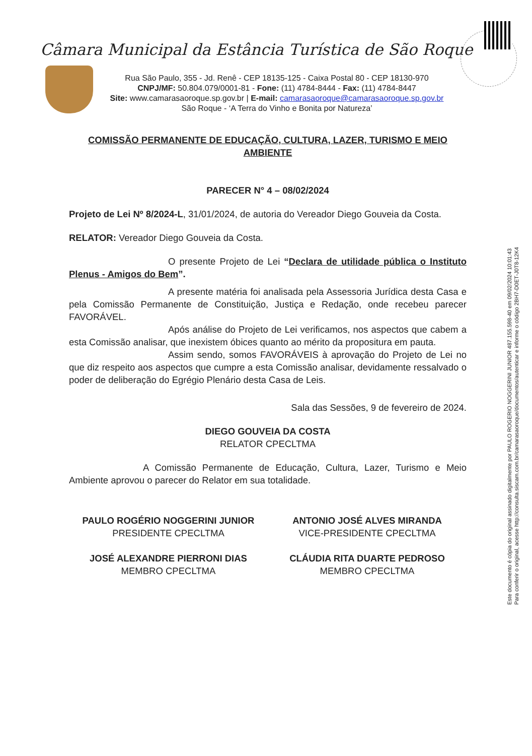Câmara Municipal da Estância Turística de São Roque
Rua São Paulo, 355 - Jd. Renê - CEP 18135-125 - Caixa Postal 80 - CEP 18130-970
CNPJ/MF: 50.804.079/0001-81 - Fone: (11) 4784-8444 - Fax: (11) 4784-8447
Site: www.camarasaoroque.sp.gov.br | E-mail: camarasaoroque@camarasaoroque.sp.gov.br
São Roque - ‘A Terra do Vinho e Bonita por Natureza’
Este documento é cópia do original assinado digitalmente por PAULO ROGERIO NOGGERINI JUNIOR 487.155.598-40 em 09/02/2024 10:01:43
Para conferir o original, acesse http://consulta.siscam.com.br/camarasaoroque/documentos/autenticar e informe o código 2BH7-D0ET-J0T8-12K4
COMISSÃO PERMANENTE DE EDUCAÇÃO, CULTURA, LAZER, TURISMO E MEIO AMBIENTE
PARECER N° 4 – 08/02/2024
Projeto de Lei Nº 8/2024-L, 31/01/2024, de autoria do Vereador Diego Gouveia da Costa.
RELATOR: Vereador Diego Gouveia da Costa.
O presente Projeto de Lei “Declara de utilidade pública o Instituto Plenus - Amigos do Bem”.
A presente matéria foi analisada pela Assessoria Jurídica desta Casa e pela Comissão Permanente de Constituição, Justiça e Redação, onde recebeu parecer FAVORÁVEL.
Após análise do Projeto de Lei verificamos, nos aspectos que cabem a esta Comissão analisar, que inexistem óbices quanto ao mérito da propositura em pauta.
Assim sendo, somos FAVORÁVEIS à aprovação do Projeto de Lei no que diz respeito aos aspectos que cumpre a esta Comissão analisar, devidamente ressalvado o poder de deliberação do Egrégio Plenário desta Casa de Leis.
Sala das Sessões, 9 de fevereiro de 2024.
DIEGO GOUVEIA DA COSTA
RELATOR CPECLTMA
A Comissão Permanente de Educação, Cultura, Lazer, Turismo e Meio Ambiente aprovou o parecer do Relator em sua totalidade.
PAULO ROGÉRIO NOGGERINI JUNIOR
PRESIDENTE CPECLTMA
ANTONIO JOSÉ ALVES MIRANDA
VICE-PRESIDENTE CPECLTMA
JOSÉ ALEXANDRE PIERRONI DIAS
MEMBRO CPECLTMA
CLÁUDIA RITA DUARTE PEDROSO
MEMBRO CPECLTMA